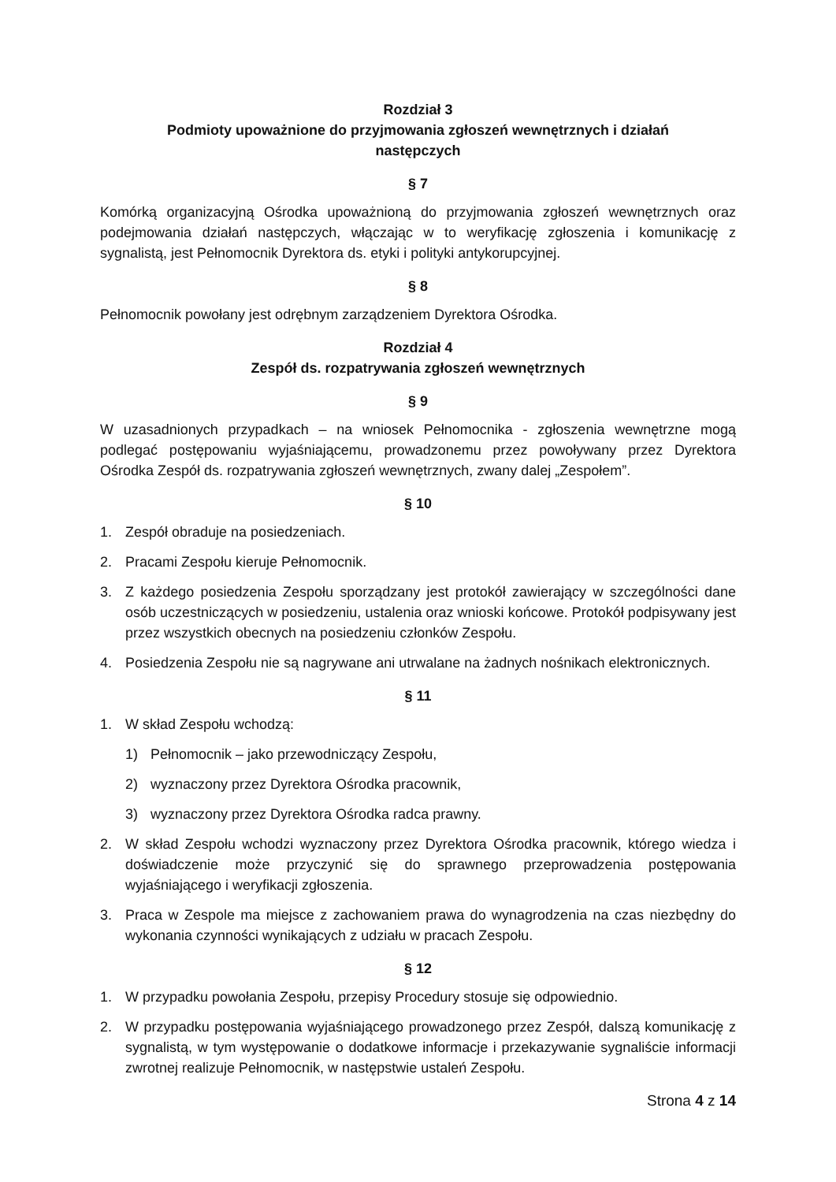Rozdział 3
Podmioty upoważnione do przyjmowania zgłoszeń wewnętrznych i działań
następczych
§ 7
Komórką organizacyjną Ośrodka upoważnioną do przyjmowania zgłoszeń wewnętrznych oraz podejmowania działań następczych, włączając w to weryfikację zgłoszenia i komunikację z sygnalistą, jest Pełnomocnik Dyrektora ds. etyki i polityki antykorupcyjnej.
§ 8
Pełnomocnik powołany jest odrębnym zarządzeniem Dyrektora Ośrodka.
Rozdział 4
Zespół ds. rozpatrywania zgłoszeń wewnętrznych
§ 9
W uzasadnionych przypadkach – na wniosek Pełnomocnika - zgłoszenia wewnętrzne mogą podlegać postępowaniu wyjaśniającemu, prowadzonemu przez powoływany przez Dyrektora Ośrodka Zespół ds. rozpatrywania zgłoszeń wewnętrznych, zwany dalej „Zespołem”.
§ 10
1. Zespół obraduje na posiedzeniach.
2. Pracami Zespołu kieruje Pełnomocnik.
3. Z każdego posiedzenia Zespołu sporządzany jest protokół zawierający w szczególności dane osób uczestniczących w posiedzeniu, ustalenia oraz wnioski końcowe. Protokół podpisywany jest przez wszystkich obecnych na posiedzeniu członków Zespołu.
4. Posiedzenia Zespołu nie są nagrywane ani utrwalane na żadnych nośnikach elektronicznych.
§ 11
1. W skład Zespołu wchodzą:
1) Pełnomocnik – jako przewodniczący Zespołu,
2) wyznaczony przez Dyrektora Ośrodka pracownik,
3) wyznaczony przez Dyrektora Ośrodka radca prawny.
2. W skład Zespołu wchodzi wyznaczony przez Dyrektora Ośrodka pracownik, którego wiedza i doświadczenie może przyczynić się do sprawnego przeprowadzenia postępowania wyjaśniającego i weryfikacji zgłoszenia.
3. Praca w Zespole ma miejsce z zachowaniem prawa do wynagrodzenia na czas niezbędny do wykonania czynności wynikających z udziału w pracach Zespołu.
§ 12
1. W przypadku powołania Zespołu, przepisy Procedury stosuje się odpowiednio.
2. W przypadku postępowania wyjaśniającego prowadzonego przez Zespół, dalszą komunikację z sygnalistą, w tym występowanie o dodatkowe informacje i przekazywanie sygnaliście informacji zwrotnej realizuje Pełnomocnik, w następstwie ustaleń Zespołu.
Strona 4 z 14